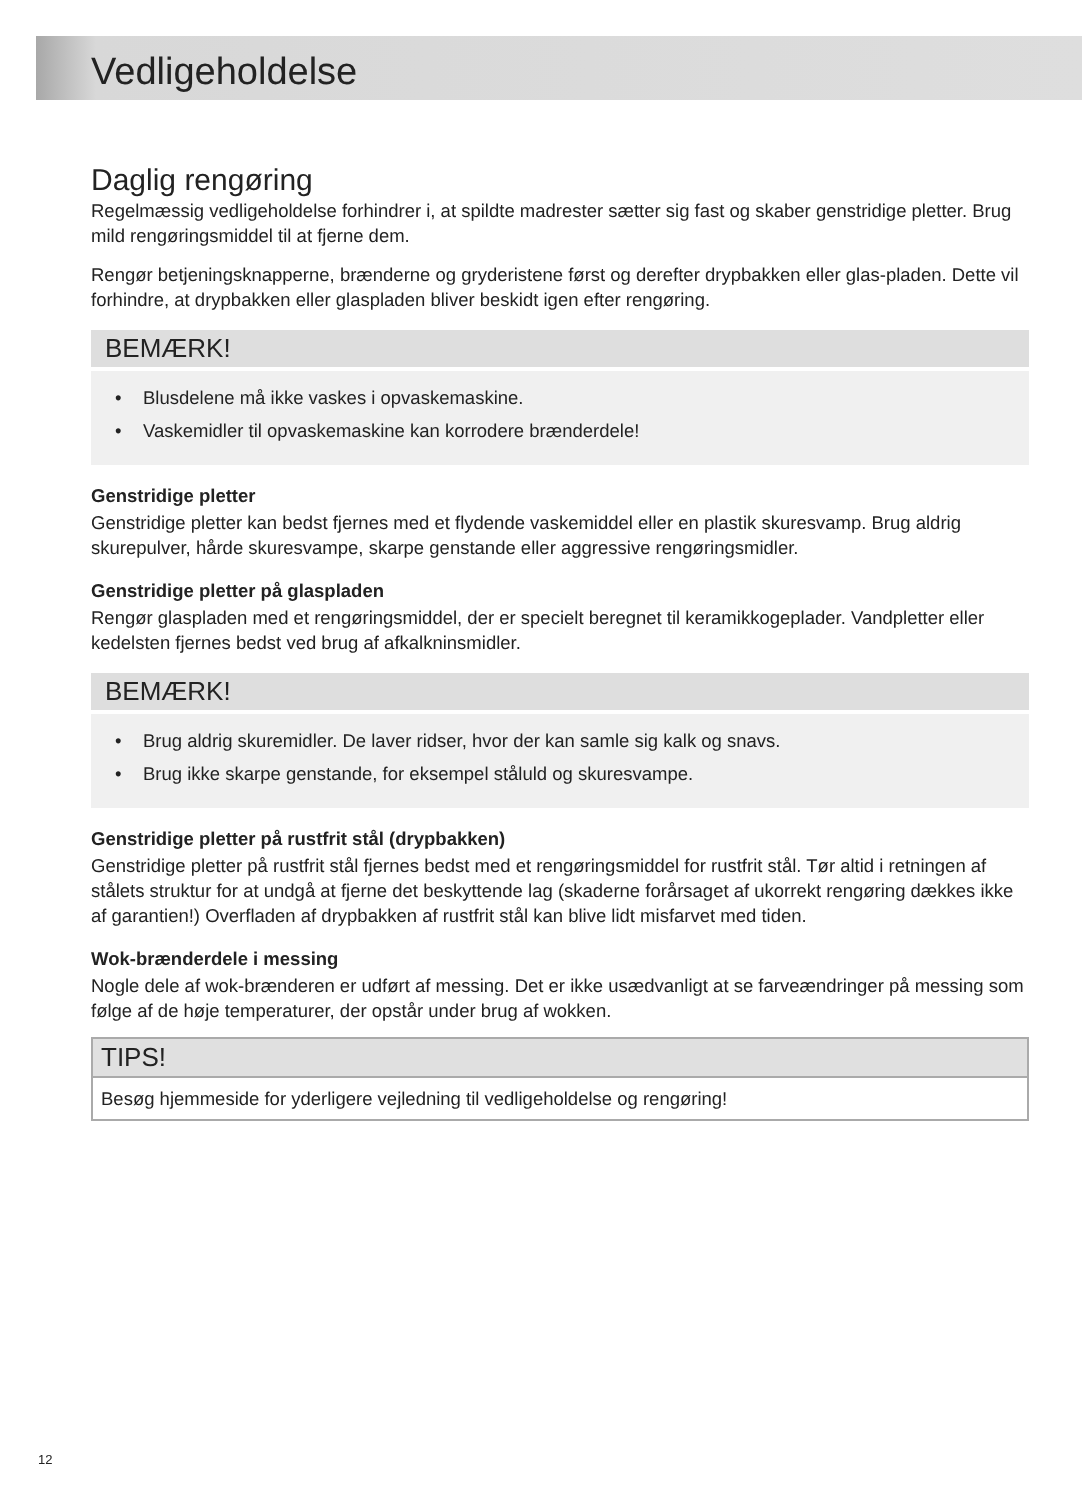Vedligeholdelse
Daglig rengøring
Regelmæssig vedligeholdelse forhindrer i, at spildte madrester sætter sig fast og skaber genstridige pletter. Brug mild rengøringsmiddel til at fjerne dem.
Rengør betjeningsknapperne, brænderne og gryderistene først og derefter drypbakken eller glas-pladen. Dette vil forhindre, at drypbakken eller glaspladen bliver beskidt igen efter rengøring.
BEMÆRK!
• Blusdelene må ikke vaskes i opvaskemaskine.
• Vaskemidler til opvaskemaskine kan korrodere brænderdele!
Genstridige pletter
Genstridige pletter kan bedst fjernes med et flydende vaskemiddel eller en plastik skuresvamp. Brug aldrig skurepulver, hårde skuresvampe, skarpe genstande eller aggressive rengøringsmidler.
Genstridige pletter på glaspladen
Rengør glaspladen med et rengøringsmiddel, der er specielt beregnet til keramikkogeplader. Vandpletter eller kedelsten fjernes bedst ved brug af afkalkninsmidler.
BEMÆRK!
• Brug aldrig skuremidler. De laver ridser, hvor der kan samle sig kalk og snavs.
• Brug ikke skarpe genstande, for eksempel ståluld og skuresvampe.
Genstridige pletter på rustfrit stål (drypbakken)
Genstridige pletter på rustfrit stål fjernes bedst med et rengøringsmiddel for rustfrit stål. Tør altid i retningen af stålets struktur for at undgå at fjerne det beskyttende lag (skaderne forårsaget af ukorrekt rengøring dækkes ikke af garantien!) Overfladen af drypbakken af rustfrit stål kan blive lidt misfarvet med tiden.
Wok-brænderdele i messing
Nogle dele af wok-brænderen er udført af messing. Det er ikke usædvanligt at se farveændringer på messing som følge af de høje temperaturer, der opstår under brug af wokken.
TIPS!
Besøg hjemmeside for yderligere vejledning til vedligeholdelse og rengøring!
12